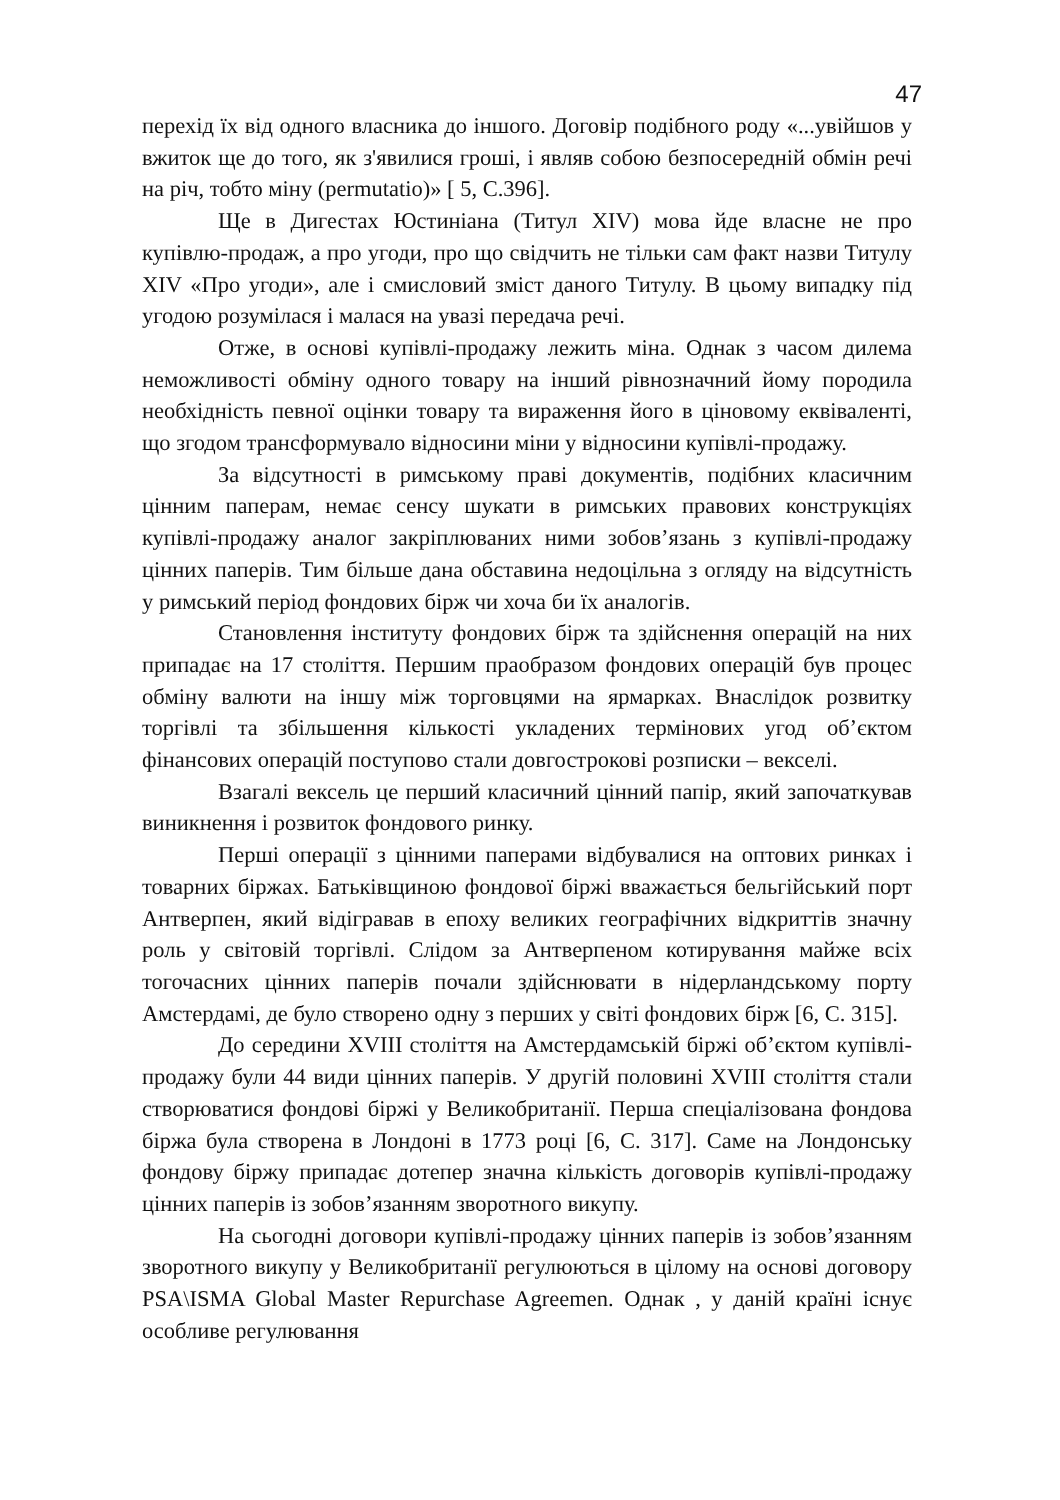47
перехід їх від одного власника до іншого. Договір подібного роду «...увійшов у вжиток ще до того, як з'явилися гроші, і являв собою безпосередній обмін речі на річ, тобто міну (permutatio)» [ 5, С.396].
Ще в Дигестах Юстиніана (Титул XIV) мова йде власне не про купівлю-продаж, а про угоди, про що свідчить не тільки сам факт назви Титулу XIV «Про угоди», але і смисловий зміст даного Титулу. В цьому випадку під угодою розумілася і малася на увазі передача речі.
Отже, в основі купівлі-продажу лежить міна. Однак з часом дилема неможливості обміну одного товару на інший рівнозначний йому породила необхідність певної оцінки товару та вираження його в ціновому еквіваленті, що згодом трансформувало відносини міни у відносини купівлі-продажу.
За відсутності в римському праві документів, подібних класичним цінним паперам, немає сенсу шукати в римських правових конструкціях купівлі-продажу аналог закріплюваних ними зобов’язань з купівлі-продажу цінних паперів. Тим більше дана обставина недоцільна з огляду на відсутність у римський період фондових бірж чи хоча би їх аналогів.
Становлення інституту фондових бірж та здійснення операцій на них припадає на 17 століття. Першим праобразом фондових операцій був процес обміну валюти на іншу між торговцями на ярмарках. Внаслідок розвитку торгівлі та збільшення кількості укладених термінових угод об’єктом фінансових операцій поступово стали довгострокові розписки – векселі.
Взагалі вексель це перший класичний цінний папір, який започаткував виникнення і розвиток фондового ринку.
Перші операції з цінними паперами відбувалися на оптових ринках і товарних біржах. Батьківщиною фондової біржі вважається бельгійський порт Антверпен, який відігравав в епоху великих географічних відкриттів значну роль у світовій торгівлі. Слідом за Антверпеном котирування майже всіх тогочасних цінних паперів почали здійснювати в нідерландському порту Амстердамі, де було створено одну з перших у світі фондових бірж [6, С. 315].
До середини XVIII століття на Амстердамській біржі об’єктом купівлі-продажу були 44 види цінних паперів. У другій половині XVIII століття стали створюватися фондові біржі у Великобританії. Перша спеціалізована фондова біржа була створена в Лондоні в 1773 році [6, С. 317]. Саме на Лондонську фондову біржу припадає дотепер значна кількість договорів купівлі-продажу цінних паперів із зобов’язанням зворотного викупу.
На сьогодні договори купівлі-продажу цінних паперів із зобов’язанням зворотного викупу у Великобританії регулюються в цілому на основі договору PSA\ISMA Global Master Repurchase Agreemen. Однак , у даній країні існує особливе регулювання